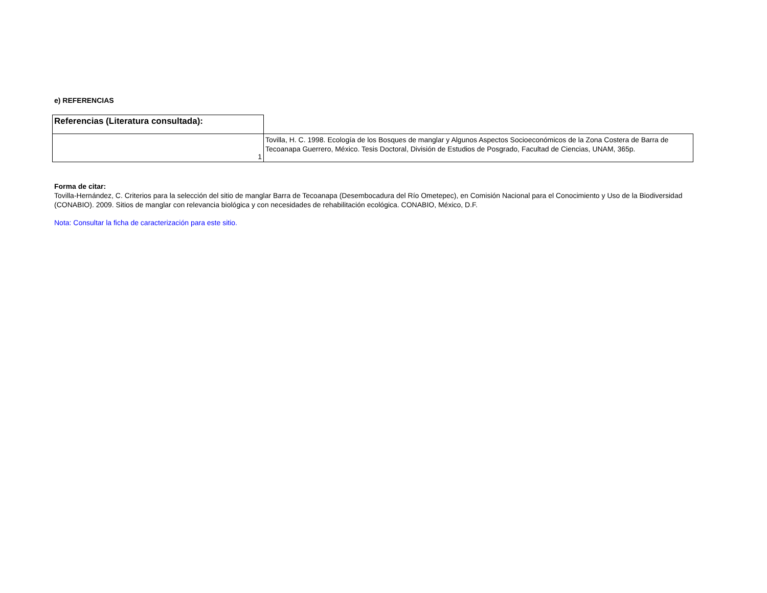e) REFERENCIAS
| Referencias (Literatura consultada): | |
| 1 | Tovilla, H. C. 1998. Ecología de los Bosques de manglar y Algunos Aspectos Socioeconómicos de la Zona Costera de Barra de Tecoanapa Guerrero, México. Tesis Doctoral, División de Estudios de Posgrado, Facultad de Ciencias, UNAM, 365p. |
Forma de citar:
Tovilla-Hernández, C. Criterios para la selección del sitio de manglar Barra de Tecoanapa (Desembocadura del Río Ometepec), en Comisión Nacional para el Conocimiento y Uso de la Biodiversidad (CONABIO). 2009. Sitios de manglar con relevancia biológica y con necesidades de rehabilitación ecológica. CONABIO, México, D.F.
Nota: Consultar la ficha de caracterización para este sitio.